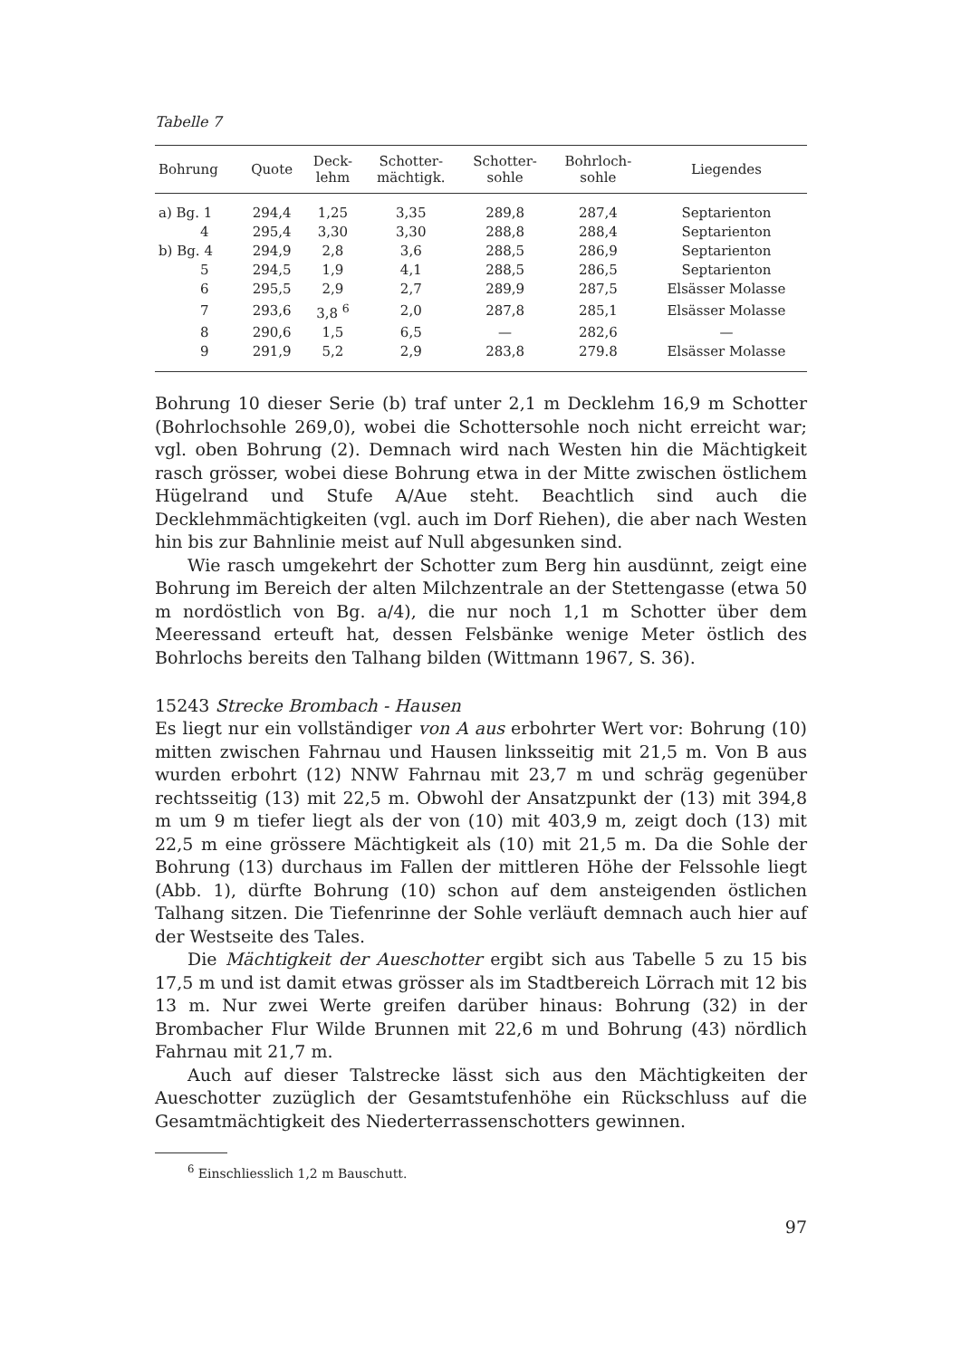Tabelle 7
| Bohrung | Quote | Deck- lehm | Schotter- mächtigk. | Schotter- sohle | Bohrloch- sohle | Liegendes |
| --- | --- | --- | --- | --- | --- | --- |
| a) Bg. 1 | 294,4 | 1,25 | 3,35 | 289,8 | 287,4 | Septarienton |
| 4 | 295,4 | 3,30 | 3,30 | 288,8 | 288,4 | Septarienton |
| b) Bg. 4 | 294,9 | 2,8 | 3,6 | 288,5 | 286,9 | Septarienton |
| 5 | 294,5 | 1,9 | 4,1 | 288,5 | 286,5 | Septarienton |
| 6 | 295,5 | 2,9 | 2,7 | 289,9 | 287,5 | Elsässer Molasse |
| 7 | 293,6 | 3,8 <sup>6</sup> | 2,0 | 287,8 | 285,1 | Elsässer Molasse |
| 8 | 290,6 | 1,5 | 6,5 | — | 282,6 | — |
| 9 | 291,9 | 5,2 | 2,9 | 283,8 | 279.8 | Elsässer Molasse |
Bohrung 10 dieser Serie (b) traf unter 2,1 m Decklehm 16,9 m Schotter (Bohrlochsohle 269,0), wobei die Schottersohle noch nicht erreicht war; vgl. oben Bohrung (2). Demnach wird nach Westen hin die Mächtigkeit rasch grösser, wobei diese Bohrung etwa in der Mitte zwischen östlichem Hügelrand und Stufe A/Aue steht. Beachtlich sind auch die Decklehmmächtigkeiten (vgl. auch im Dorf Riehen), die aber nach Westen hin bis zur Bahnlinie meist auf Null abgesunken sind.
Wie rasch umgekehrt der Schotter zum Berg hin ausdünnt, zeigt eine Bohrung im Bereich der alten Milchzentrale an der Stettengasse (etwa 50 m nordöstlich von Bg. a/4), die nur noch 1,1 m Schotter über dem Meeressand erteuft hat, dessen Felsbänke wenige Meter östlich des Bohrlochs bereits den Talhang bilden (Wittmann 1967, S. 36).
15243 Strecke Brombach - Hausen
Es liegt nur ein vollständiger von A aus erbohrter Wert vor: Bohrung (10) mitten zwischen Fahrnau und Hausen linksseitig mit 21,5 m. Von B aus wurden erbohrt (12) NNW Fahrnau mit 23,7 m und schräg gegenüber rechtsseitig (13) mit 22,5 m. Obwohl der Ansatzpunkt der (13) mit 394,8 m um 9 m tiefer liegt als der von (10) mit 403,9 m, zeigt doch (13) mit 22,5 m eine grössere Mächtigkeit als (10) mit 21,5 m. Da die Sohle der Bohrung (13) durchaus im Fallen der mittleren Höhe der Felssohle liegt (Abb. 1), dürfte Bohrung (10) schon auf dem ansteigenden östlichen Talhang sitzen. Die Tiefenrinne der Sohle verläuft demnach auch hier auf der Westseite des Tales.
Die Mächtigkeit der Aueschotter ergibt sich aus Tabelle 5 zu 15 bis 17,5 m und ist damit etwas grösser als im Stadtbereich Lörrach mit 12 bis 13 m. Nur zwei Werte greifen darüber hinaus: Bohrung (32) in der Brombacher Flur Wilde Brunnen mit 22,6 m und Bohrung (43) nördlich Fahrnau mit 21,7 m.
Auch auf dieser Talstrecke lässt sich aus den Mächtigkeiten der Aueschotter zuzüglich der Gesamtstufenhöhe ein Rückschluss auf die Gesamtmächtigkeit des Niederterrassenschotters gewinnen.
<sup>6</sup> Einschliesslich 1,2 m Bauschutt.
97